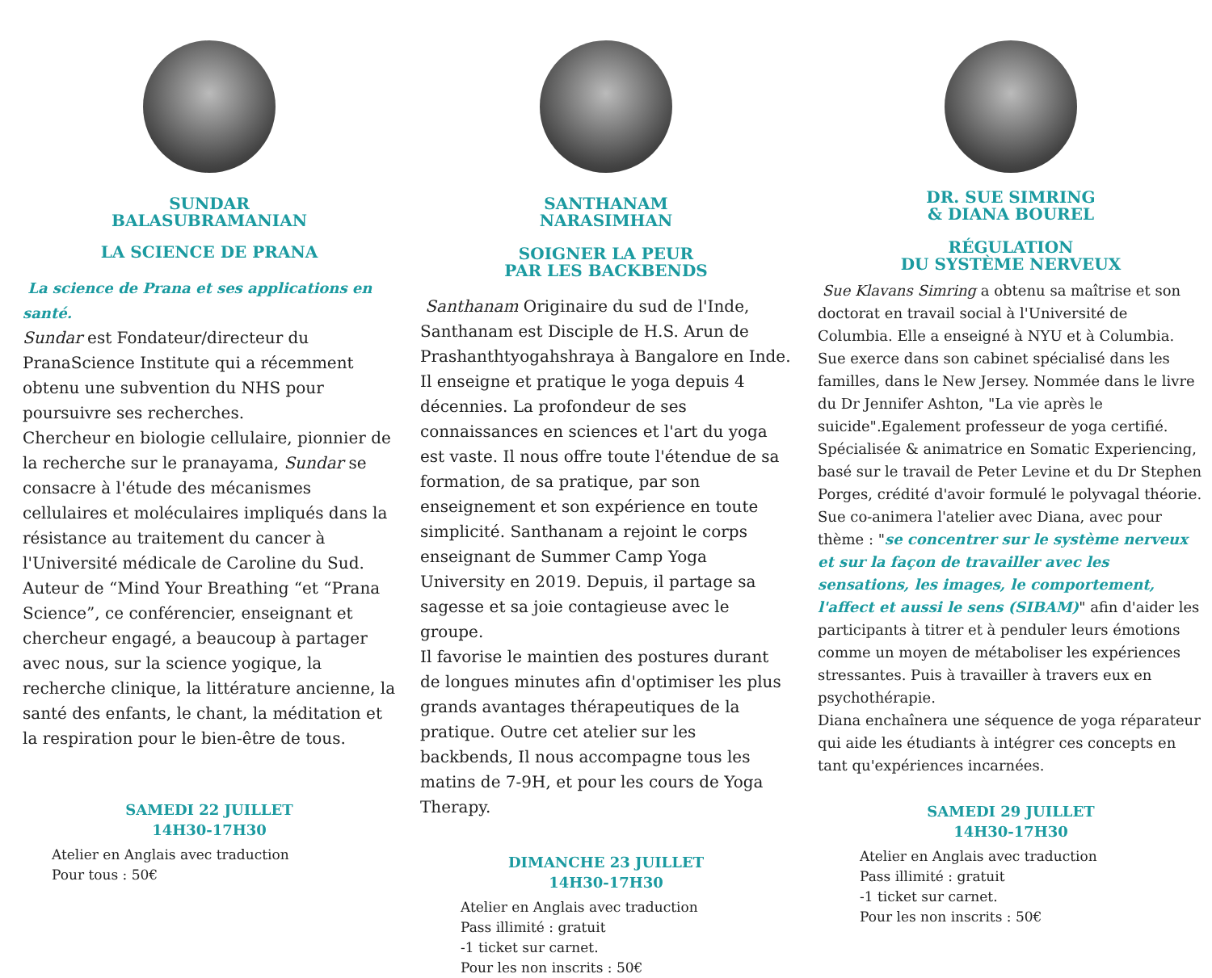SUNDAR
BALASUBRAMANIAN
LA SCIENCE DE PRANA
La science de Prana et ses applications en santé.
Sundar est Fondateur/directeur du PranaScience Institute qui a récemment obtenu une subvention du NHS pour poursuivre ses recherches.
Chercheur en biologie cellulaire, pionnier de la recherche sur le pranayama, Sundar se consacre à l'étude des mécanismes cellulaires et moléculaires impliqués dans la résistance au traitement du cancer à l'Université médicale de Caroline du Sud. Auteur de “Mind Your Breathing “et “Prana Science”, ce conférencier, enseignant et chercheur engagé, a beaucoup à partager avec nous, sur la science yogique, la recherche clinique, la littérature ancienne, la santé des enfants, le chant, la méditation et la respiration pour le bien-être de tous.
SAMEDI 22 JUILLET
14H30-17H30
Atelier en Anglais avec traduction
Pour tous : 50€
SANTHANAM
NARASIMHAN
SOIGNER LA PEUR
PAR LES BACKBENDS
Santhanam Originaire du sud de l'Inde, Santhanam est Disciple de H.S. Arun de Prashanthtyogahshraya à Bangalore en Inde. Il enseigne et pratique le yoga depuis 4 décennies. La profondeur de ses connaissances en sciences et l'art du yoga est vaste. Il nous offre toute l'étendue de sa formation, de sa pratique, par son enseignement et son expérience en toute simplicité. Santhanam a rejoint le corps enseignant de Summer Camp Yoga University en 2019. Depuis, il partage sa sagesse et sa joie contagieuse avec le groupe.
Il favorise le maintien des postures durant de longues minutes afin d'optimiser les plus grands avantages thérapeutiques de la pratique. Outre cet atelier sur les backbends, Il nous accompagne tous les matins de 7-9H, et pour les cours de Yoga Therapy.
DIMANCHE 23 JUILLET
14H30-17H30
Atelier en Anglais avec traduction
Pass illimité : gratuit
-1 ticket sur carnet.
Pour les non inscrits : 50€
DR. SUE SIMRING
& DIANA BOUREL
RÉGULATION
DU SYSTÈME NERVEUX
Sue Klavans Simring a obtenu sa maîtrise et son doctorat en travail social à l'Université de Columbia. Elle a enseigné à NYU et à Columbia. Sue exerce dans son cabinet spécialisé dans les familles, dans le New Jersey. Nommée dans le livre du Dr Jennifer Ashton, "La vie après le suicide".Egalement professeur de yoga certifié. Spécialisée & animatrice en Somatic Experiencing, basé sur le travail de Peter Levine et du Dr Stephen Porges, crédité d'avoir formulé le polyvagal théorie. Sue co-animera l'atelier avec Diana, avec pour thème : "se concentrer sur le système nerveux et sur la façon de travailler avec les sensations, les images, le comportement, l'affect et aussi le sens (SIBAM)" afin d'aider les participants à titrer et à penduler leurs émotions comme un moyen de métaboliser les expériences stressantes. Puis à travailler à travers eux en psychothérapie.
Diana enchaînera une séquence de yoga réparateur qui aide les étudiants à intégrer ces concepts en tant qu'expériences incarnées.
SAMEDI 29 JUILLET
14H30-17H30
Atelier en Anglais avec traduction
Pass illimité : gratuit
-1 ticket sur carnet.
Pour les non inscrits : 50€